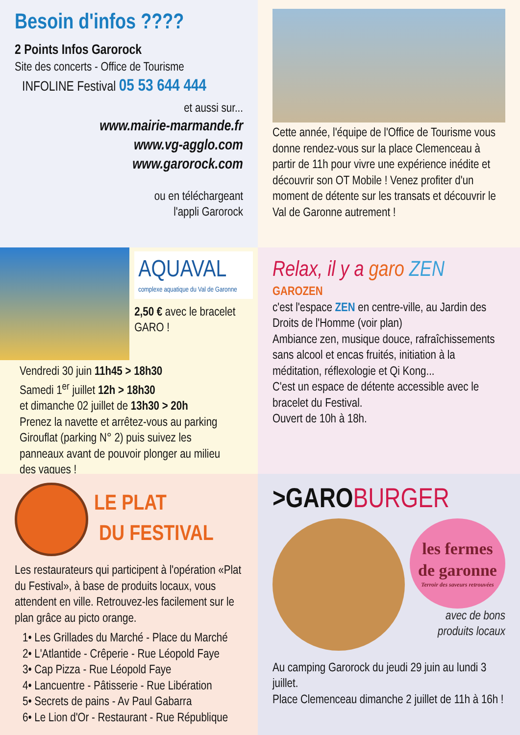Besoin d'infos ????
2 Points Infos Garorock
Site des concerts - Office de Tourisme
INFOLINE Festival 05 53 644 444
et aussi sur...
www.mairie-marmande.fr
www.vg-agglo.com
www.garorock.com
ou en téléchargeant
l'appli Garorock
Cette année, l'équipe de l'Office de Tourisme vous donne rendez-vous sur la place Clemenceau à partir de 11h pour vivre une expérience inédite et découvrir son OT Mobile ! Venez profiter d'un moment de détente sur les transats et découvrir le Val de Garonne autrement !
AQUAVAL
complexe aquatique du Val de Garonne
2,50 € avec le bracelet GARO !
Vendredi 30 juin 11h45 > 18h30
Samedi 1<sup>er</sup> juillet 12h > 18h30
et dimanche 02 juillet de 13h30 > 20h
Prenez la navette et arrêtez-vous au parking Girouflat (parking N° 2) puis suivez les panneaux avant de pouvoir plonger au milieu des vagues !
Relax, il y a garo ZEN
GAROZEN
c'est l'espace ZEN en centre-ville, au Jardin des Droits de l'Homme (voir plan)
Ambiance zen, musique douce, rafraîchissements sans alcool et encas fruités, initiation à la méditation, réflexologie et Qi Kong...
C'est un espace de détente accessible avec le bracelet du Festival.
Ouvert de 10h à 18h.
LE PLAT
DU FESTIVAL
Les restaurateurs qui participent à l'opération «Plat du Festival», à base de produits locaux, vous attendent en ville. Retrouvez-les facilement sur le plan grâce au picto orange.
1• Les Grillades du Marché - Place du Marché
2• L'Atlantide - Crêperie - Rue Léopold Faye
3• Cap Pizza - Rue Léopold Faye
4• Lancuentre - Pâtisserie - Rue Libération
5• Secrets de pains - Av Paul Gabarra
6• Le Lion d'Or - Restaurant - Rue République
>GAROBURGER
les fermes de garonne
Terroir des saveurs retrouvées
avec de bons
produits locaux
Au camping Garorock du jeudi 29 juin au lundi 3 juillet.
Place Clemenceau dimanche 2 juillet de 11h à 16h !